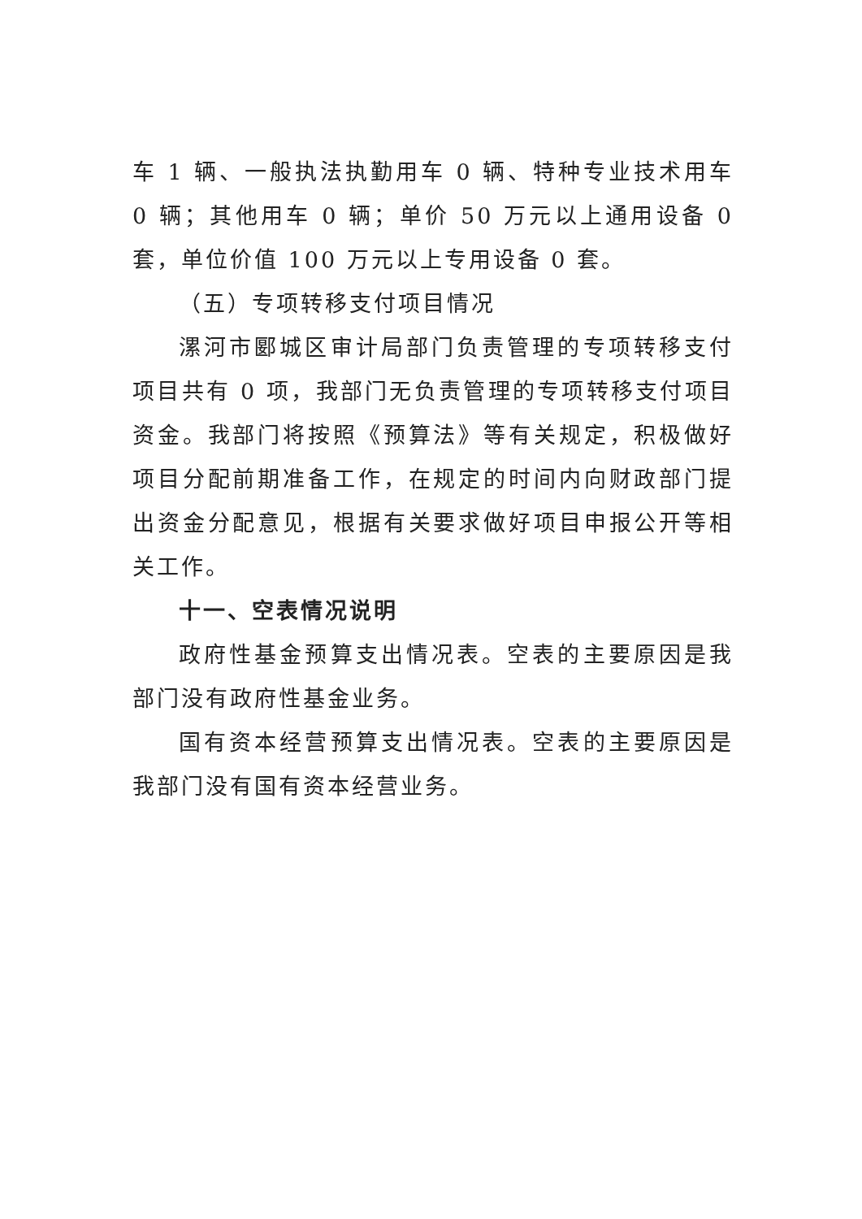车 1 辆、一般执法执勤用车 0 辆、特种专业技术用车 0 辆；其他用车 0 辆；单价 50 万元以上通用设备 0 套，单位价值 100 万元以上专用设备 0 套。
（五）专项转移支付项目情况
漯河市郾城区审计局部门负责管理的专项转移支付项目共有 0 项，我部门无负责管理的专项转移支付项目资金。我部门将按照《预算法》等有关规定，积极做好项目分配前期准备工作，在规定的时间内向财政部门提出资金分配意见，根据有关要求做好项目申报公开等相关工作。
十一、空表情况说明
政府性基金预算支出情况表。空表的主要原因是我部门没有政府性基金业务。
国有资本经营预算支出情况表。空表的主要原因是我部门没有国有资本经营业务。